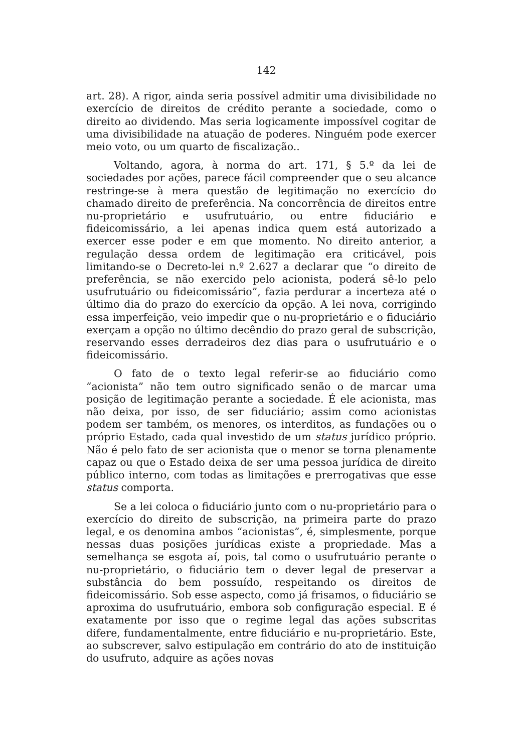142
art. 28). A rigor, ainda seria possível admitir uma divisibilidade no exercício de direitos de crédito perante a sociedade, como o direito ao dividendo. Mas seria logicamente impossível cogitar de uma divisibilidade na atuação de poderes. Ninguém pode exercer meio voto, ou um quarto de fiscalização..
Voltando, agora, à norma do art. 171, § 5.º da lei de sociedades por ações, parece fácil compreender que o seu alcance restringe-se à mera questão de legitimação no exercício do chamado direito de preferência. Na concorrência de direitos entre nu-proprietário e usufrutuário, ou entre fiduciário e fideicomissário, a lei apenas indica quem está autorizado a exercer esse poder e em que momento. No direito anterior, a regulação dessa ordem de legitimação era criticável, pois limitando-se o Decreto-lei n.º 2.627 a declarar que “o direito de preferência, se não exercido pelo acionista, poderá sê-lo pelo usufrutuário ou fideicomissário”, fazia perdurar a incerteza até o último dia do prazo do exercício da opção. A lei nova, corrigindo essa imperfeição, veio impedir que o nu-proprietário e o fiduciário exerçam a opção no último decêndio do prazo geral de subscrição, reservando esses derradeiros dez dias para o usufrutuário e o fideicomissário.
O fato de o texto legal referir-se ao fiduciário como “acionista” não tem outro significado senão o de marcar uma posição de legitimação perante a sociedade. É ele acionista, mas não deixa, por isso, de ser fiduciário; assim como acionistas podem ser também, os menores, os interditos, as fundações ou o próprio Estado, cada qual investido de um status jurídico próprio. Não é pelo fato de ser acionista que o menor se torna plenamente capaz ou que o Estado deixa de ser uma pessoa jurídica de direito público interno, com todas as limitações e prerrogativas que esse status comporta.
Se a lei coloca o fiduciário junto com o nu-proprietário para o exercício do direito de subscrição, na primeira parte do prazo legal, e os denomina ambos “acionistas”, é, simplesmente, porque nessas duas posições jurídicas existe a propriedade. Mas a semelhança se esgota aí, pois, tal como o usufrutuário perante o nu-proprietário, o fiduciário tem o dever legal de preservar a substância do bem possuído, respeitando os direitos de fideicomissário. Sob esse aspecto, como já frisamos, o fiduciário se aproxima do usufrutuário, embora sob configuração especial. E é exatamente por isso que o regime legal das ações subscritas difere, fundamentalmente, entre fiduciário e nu-proprietário. Este, ao subscrever, salvo estipulação em contrário do ato de instituição do usufruto, adquire as ações novas